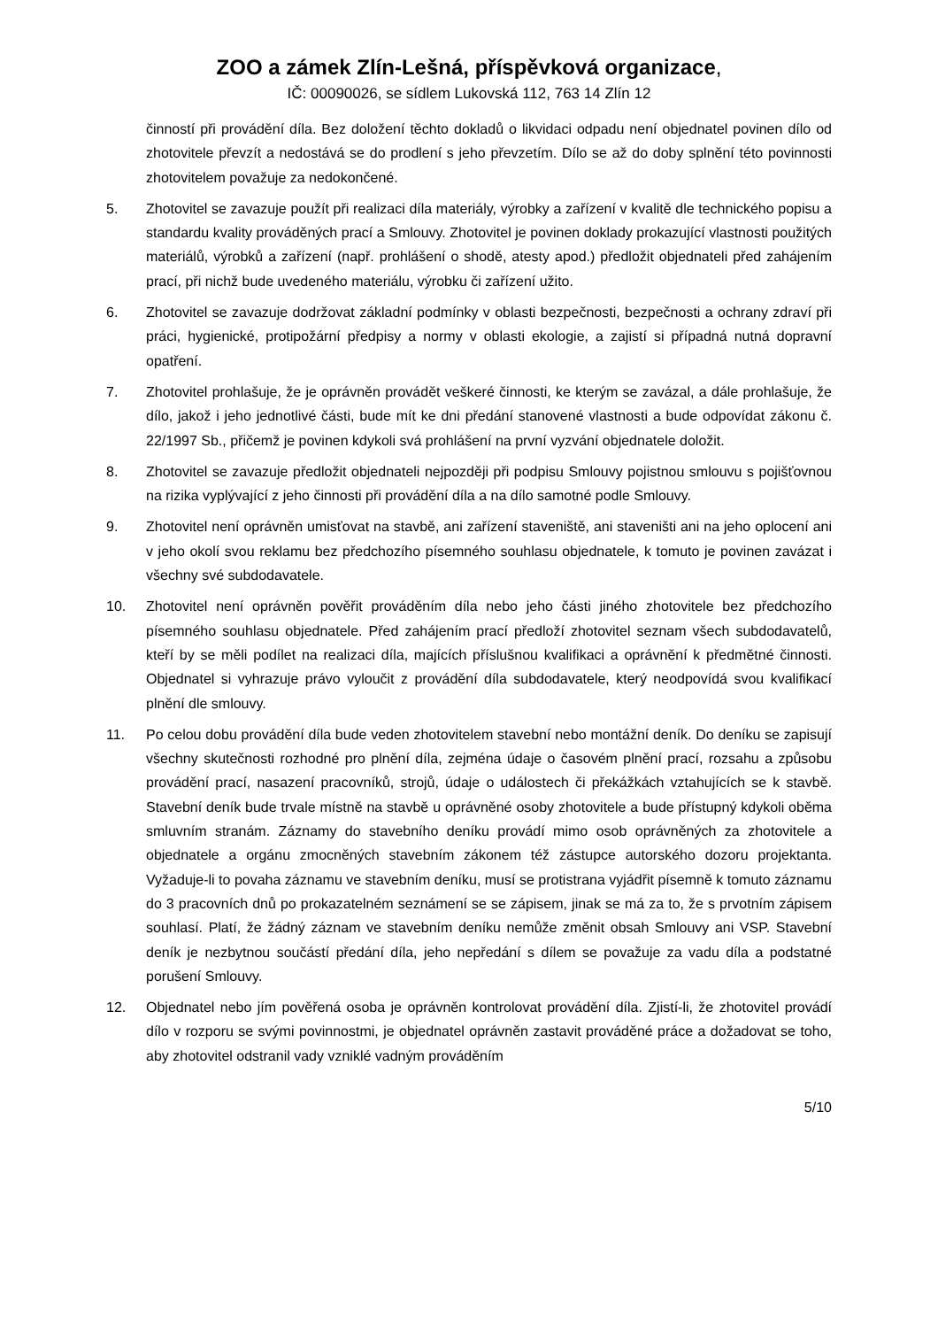ZOO a zámek Zlín-Lešná, příspěvková organizace,
IČ: 00090026, se sídlem Lukovská 112, 763 14 Zlín 12
činností při provádění díla. Bez doložení těchto dokladů o likvidaci odpadu není objednatel povinen dílo od zhotovitele převzít a nedostává se do prodlení s jeho převzetím. Dílo se až do doby splnění této povinnosti zhotovitelem považuje za nedokončené.
5. Zhotovitel se zavazuje použít při realizaci díla materiály, výrobky a zařízení v kvalitě dle technického popisu a standardu kvality prováděných prací a Smlouvy. Zhotovitel je povinen doklady prokazující vlastnosti použitých materiálů, výrobků a zařízení (např. prohlášení o shodě, atesty apod.) předložit objednateli před zahájením prací, při nichž bude uvedeného materiálu, výrobku či zařízení užito.
6. Zhotovitel se zavazuje dodržovat základní podmínky v oblasti bezpečnosti, bezpečnosti a ochrany zdraví při práci, hygienické, protipožární předpisy a normy v oblasti ekologie, a zajistí si případná nutná dopravní opatření.
7. Zhotovitel prohlašuje, že je oprávněn provádět veškeré činnosti, ke kterým se zavázal, a dále prohlašuje, že dílo, jakož i jeho jednotlivé části, bude mít ke dni předání stanovené vlastnosti a bude odpovídat zákonu č. 22/1997 Sb., přičemž je povinen kdykoli svá prohlášení na první vyzvání objednatele doložit.
8. Zhotovitel se zavazuje předložit objednateli nejpozději při podpisu Smlouvy pojistnou smlouvu s pojišťovnou na rizika vyplývající z jeho činnosti při provádění díla a na dílo samotné podle Smlouvy.
9. Zhotovitel není oprávněn umisťovat na stavbě, ani zařízení staveniště, ani staveništi ani na jeho oplocení ani v jeho okolí svou reklamu bez předchozího písemného souhlasu objednatele, k tomuto je povinen zavázat i všechny své subdodavatele.
10. Zhotovitel není oprávněn pověřit prováděním díla nebo jeho části jiného zhotovitele bez předchozího písemného souhlasu objednatele. Před zahájením prací předloží zhotovitel seznam všech subdodavatelů, kteří by se měli podílet na realizaci díla, majících příslušnou kvalifikaci a oprávnění k předmětné činnosti. Objednatel si vyhrazuje právo vyloučit z provádění díla subdodavatele, který neodpovídá svou kvalifikací plnění dle smlouvy.
11. Po celou dobu provádění díla bude veden zhotovitelem stavební nebo montážní deník. Do deníku se zapisují všechny skutečnosti rozhodné pro plnění díla, zejména údaje o časovém plnění prací, rozsahu a způsobu provádění prací, nasazení pracovníků, strojů, údaje o událostech či překážkách vztahujících se k stavbě. Stavební deník bude trvale místně na stavbě u oprávněné osoby zhotovitele a bude přístupný kdykoli oběma smluvním stranám. Záznamy do stavebního deníku provádí mimo osob oprávněných za zhotovitele a objednatele a orgánu zmocněných stavebním zákonem též zástupce autorského dozoru projektanta. Vyžaduje-li to povaha záznamu ve stavebním deníku, musí se protistrana vyjádřit písemně k tomuto záznamu do 3 pracovních dnů po prokazatelném seznámení se se zápisem, jinak se má za to, že s prvotním zápisem souhlasí. Platí, že žádný záznam ve stavebním deníku nemůže změnit obsah Smlouvy ani VSP. Stavební deník je nezbytnou součástí předání díla, jeho nepředání s dílem se považuje za vadu díla a podstatné porušení Smlouvy.
12. Objednatel nebo jím pověřená osoba je oprávněn kontrolovat provádění díla. Zjistí-li, že zhotovitel provádí dílo v rozporu se svými povinnostmi, je objednatel oprávněn zastavit prováděné práce a dožadovat se toho, aby zhotovitel odstranil vady vzniklé vadným prováděním
5/10